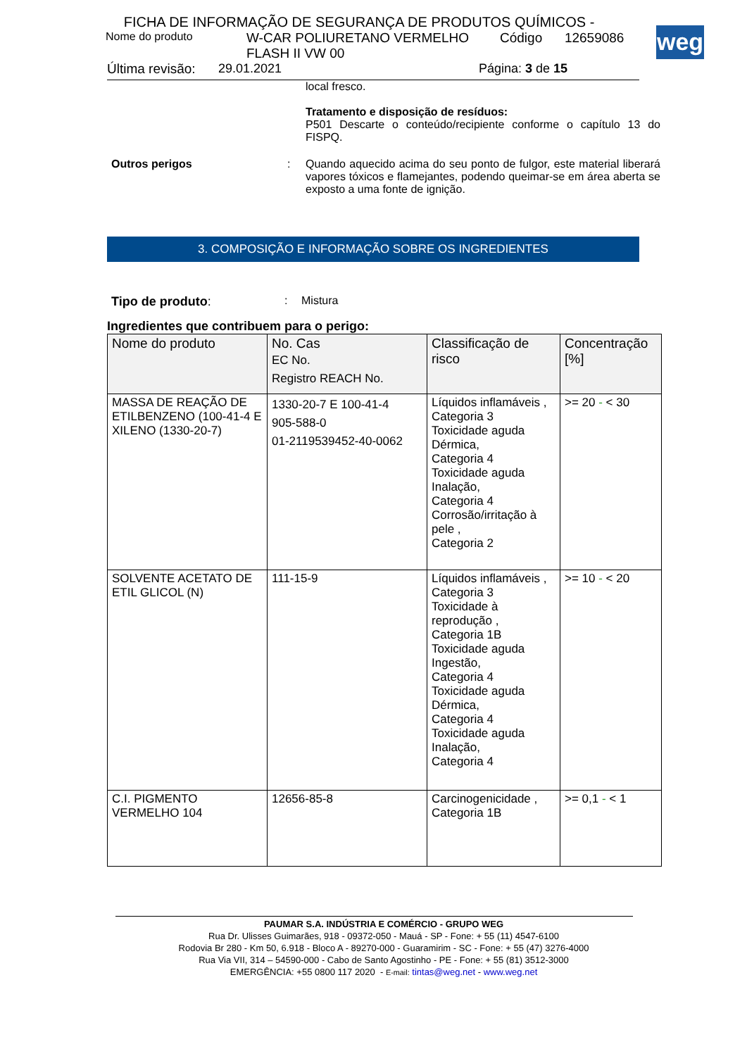weg
FICHA DE INFORMAÇÃO DE SEGURANÇA DE PRODUTOS QUÍMICOS -
Nome do produto W-CAR POLIURETANO VERMELHO FLASH II VW 00 Código 12659086
Última revisão: 29.01.2021 Página: 3 de 15
local fresco.
Tratamento e disposição de resíduos:
P501 Descarte o conteúdo/recipiente conforme o capítulo 13 do FISPQ.
Outros perigos : Quando aquecido acima do seu ponto de fulgor, este material liberará vapores tóxicos e flamejantes, podendo queimar-se em área aberta se exposto a uma fonte de ignição.
3. COMPOSIÇÃO E INFORMAÇÃO SOBRE OS INGREDIENTES
Tipo de produto:: Mistura
Ingredientes que contribuem para o perigo:
| Nome do produto | No. Cas EC No. Registro REACH No. | Classificação de risco | Concentração [%] |
| --- | --- | --- | --- |
| MASSA DE REAÇÃO DE ETILBENZENO (100-41-4 E XILENO (1330-20-7) | 1330-20-7 E 100-41-4 905-588-0 01-2119539452-40-0062 | Líquidos inflamáveis , Categoria 3 Toxicidade aguda Dérmica, Categoria 4 Toxicidade aguda Inalação, Categoria 4 Corrosão/irritação à pele , Categoria 2 | >= 20 - < 30 |
| SOLVENTE ACETATO DE ETIL GLICOL (N) | 111-15-9 | Líquidos inflamáveis , Categoria 3 Toxicidade à reprodução , Categoria 1B Toxicidade aguda Ingestão, Categoria 4 Toxicidade aguda Dérmica, Categoria 4 Toxicidade aguda Inalação, Categoria 4 | >= 10 - < 20 |
| C.I. PIGMENTO VERMELHO 104 | 12656-85-8 | Carcinogenicidade , Categoria 1B | >= 0,1 - < 1 |
PAUMAR S.A. INDÚSTRIA E COMÉRCIO - GRUPO WEG
Rua Dr. Ulisses Guimarães, 918 - 09372-050 - Mauá - SP - Fone: + 55 (11) 4547-6100
Rodovia Br 280 - Km 50, 6.918 - Bloco A - 89270-000 - Guaramirim - SC - Fone: + 55 (47) 3276-4000
Rua Via VII, 314 – 54590-000 - Cabo de Santo Agostinho - PE - Fone: + 55 (81) 3512-3000
EMERGÊNCIA: +55 0800 117 2020 - E-mail: tintas@weg.net - www.weg.net